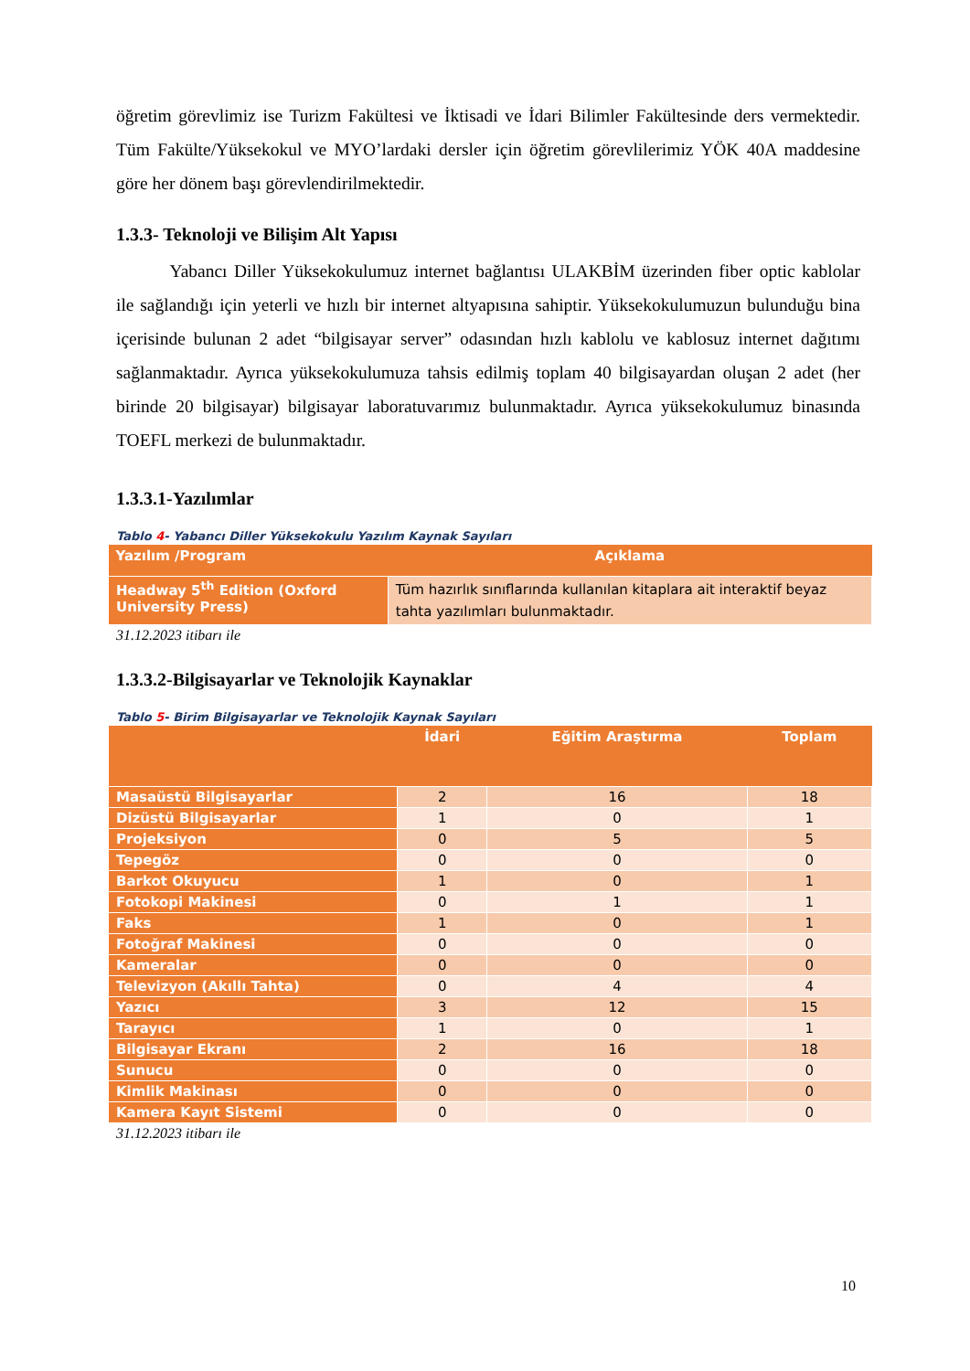öğretim görevlimiz ise Turizm Fakültesi ve İktisadi ve İdari Bilimler Fakültesinde ders vermektedir. Tüm Fakülte/Yüksekokul ve MYO’lardaki dersler için öğretim görevlilerimiz YÖK 40A maddesine göre her dönem başı görevlendirilmektedir.
1.3.3- Teknoloji ve Bilişim Alt Yapısı
   Yabancı Diller Yüksekokulumuz internet bağlantısı ULAKBİM üzerinden fiber optic kablolar ile sağlandığı için yeterli ve hızlı bir internet altyapısına sahiptir. Yüksekokulumuzun bulunduğu bina içerisinde bulunan 2 adet “bilgisayar server” odasından hızlı kablolu ve kablosuz internet dağıtımı sağlanmaktadır. Ayrıca yüksekokulumuza tahsis edilmiş toplam 40 bilgisayardan oluşan 2 adet (her birinde 20 bilgisayar) bilgisayar laboratuvarımız bulunmaktadır. Ayrıca yüksekokulumuz binasında TOEFL merkezi de bulunmaktadır.
1.3.3.1-Yazılımlar
Tablo 4- Yabancı Diller Yüksekokulu Yazılım Kaynak Sayıları
| Yazılım /Program | Açıklama |
| --- | --- |
| Headway 5<sup>th</sup> Edition (Oxford University Press) | Tüm hazırlık sınıflarında kullanılan kitaplara ait interaktif beyaz tahta yazılımları bulunmaktadır. |
31.12.2023 itibarı ile
1.3.3.2-Bilgisayarlar ve Teknolojik Kaynaklar
Tablo 5- Birim Bilgisayarlar ve Teknolojik Kaynak Sayıları
| | İdari | Eğitim Araştırma | Toplam |
| --- | --- | --- | --- |
| Masaüstü Bilgisayarlar | 2 | 16 | 18 |
| Dizüstü Bilgisayarlar | 1 | 0 | 1 |
| Projeksiyon | 0 | 5 | 5 |
| Tepegöz | 0 | 0 | 0 |
| Barkot Okuyucu | 1 | 0 | 1 |
| Fotokopi Makinesi | 0 | 1 | 1 |
| Faks | 1 | 0 | 1 |
| Fotoğraf Makinesi | 0 | 0 | 0 |
| Kameralar | 0 | 0 | 0 |
| Televizyon (Akıllı Tahta) | 0 | 4 | 4 |
| Yazıcı | 3 | 12 | 15 |
| Tarayıcı | 1 | 0 | 1 |
| Bilgisayar Ekranı | 2 | 16 | 18 |
| Sunucu | 0 | 0 | 0 |
| Kimlik Makinası | 0 | 0 | 0 |
| Kamera Kayıt Sistemi | 0 | 0 | 0 |
31.12.2023 itibarı ile
10